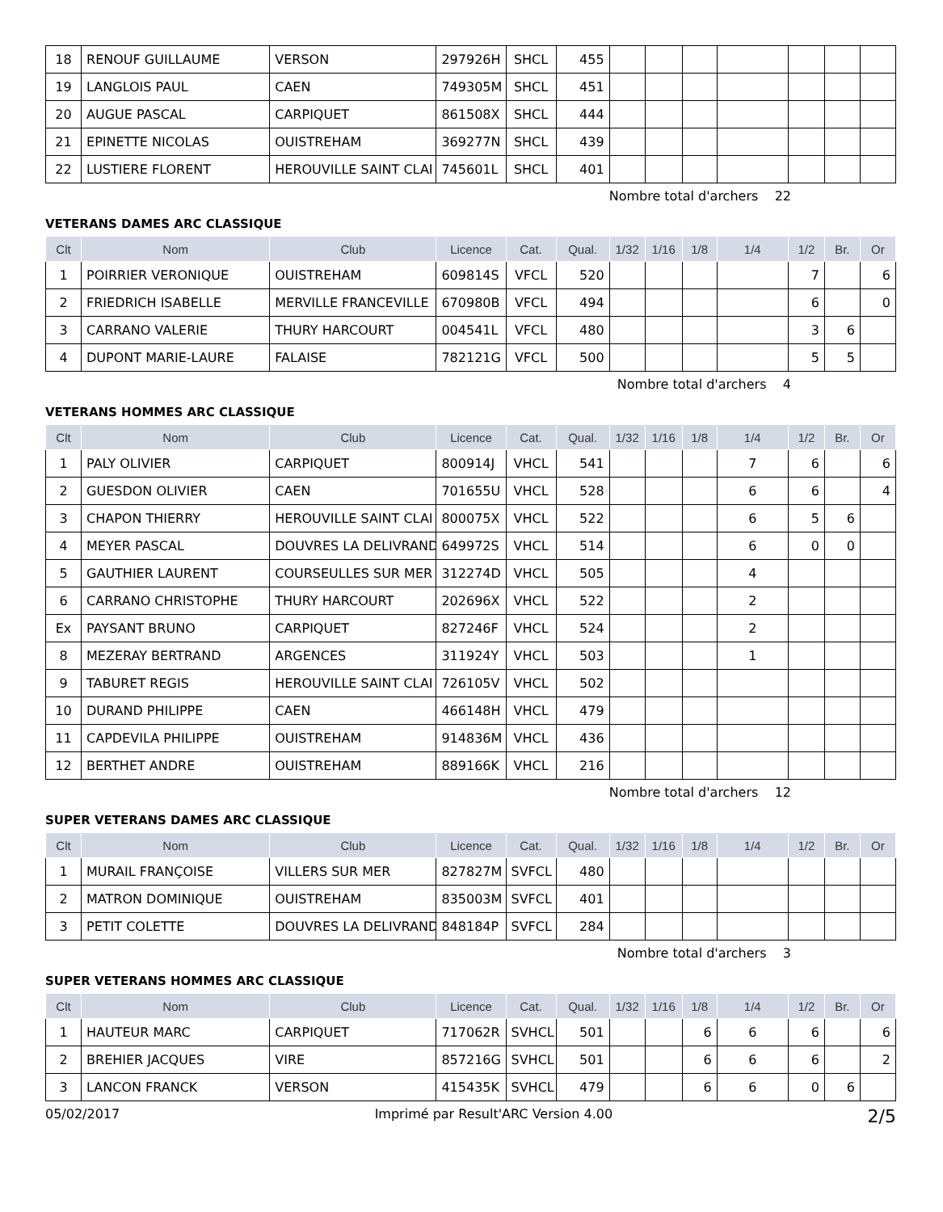| 18 | RENOUF GUILLAUME | VERSON | 297926H | SHCL | 455 | | | | | | | |
| 19 | LANGLOIS PAUL | CAEN | 749305M | SHCL | 451 | | | | | | | |
| 20 | AUGUE PASCAL | CARPIQUET | 861508X | SHCL | 444 | | | | | | | |
| 21 | EPINETTE NICOLAS | OUISTREHAM | 369277N | SHCL | 439 | | | | | | | |
| 22 | LUSTIERE FLORENT | HEROUVILLE SAINT CLAI | 745601L | SHCL | 401 | | | | | | | |
Nombre total d'archers 22
VETERANS DAMES ARC CLASSIQUE
| Clt | Nom | Club | Licence | Cat. | Qual. | 1/32 | 1/16 | 1/8 | 1/4 | 1/2 | Br. | Or |
| --- | --- | --- | --- | --- | --- | --- | --- | --- | --- | --- | --- | --- |
| 1 | POIRRIER VERONIQUE | OUISTREHAM | 609814S | VFCL | 520 | | | | | 7 | | 6 |
| 2 | FRIEDRICH ISABELLE | MERVILLE FRANCEVILLE | 670980B | VFCL | 494 | | | | | 6 | | 0 |
| 3 | CARRANO VALERIE | THURY HARCOURT | 004541L | VFCL | 480 | | | | | 3 | 6 | |
| 4 | DUPONT MARIE-LAURE | FALAISE | 782121G | VFCL | 500 | | | | | 5 | 5 | |
Nombre total d'archers 4
VETERANS HOMMES ARC CLASSIQUE
| Clt | Nom | Club | Licence | Cat. | Qual. | 1/32 | 1/16 | 1/8 | 1/4 | 1/2 | Br. | Or |
| --- | --- | --- | --- | --- | --- | --- | --- | --- | --- | --- | --- | --- |
| 1 | PALY OLIVIER | CARPIQUET | 800914J | VHCL | 541 | | | | 7 | 6 | | 6 |
| 2 | GUESDON OLIVIER | CAEN | 701655U | VHCL | 528 | | | | 6 | 6 | | 4 |
| 3 | CHAPON THIERRY | HEROUVILLE SAINT CLAI | 800075X | VHCL | 522 | | | | 6 | 5 | 6 | |
| 4 | MEYER PASCAL | DOUVRES LA DELIVRAND | 649972S | VHCL | 514 | | | | 6 | 0 | 0 | |
| 5 | GAUTHIER LAURENT | COURSEULLES SUR MER | 312274D | VHCL | 505 | | | | 4 | | | |
| 6 | CARRANO CHRISTOPHE | THURY HARCOURT | 202696X | VHCL | 522 | | | | 2 | | | |
| Ex | PAYSANT BRUNO | CARPIQUET | 827246F | VHCL | 524 | | | | 2 | | | |
| 8 | MEZERAY BERTRAND | ARGENCES | 311924Y | VHCL | 503 | | | | 1 | | | |
| 9 | TABURET REGIS | HEROUVILLE SAINT CLAI | 726105V | VHCL | 502 | | | | | | | |
| 10 | DURAND PHILIPPE | CAEN | 466148H | VHCL | 479 | | | | | | | |
| 11 | CAPDEVILA PHILIPPE | OUISTREHAM | 914836M | VHCL | 436 | | | | | | | |
| 12 | BERTHET ANDRE | OUISTREHAM | 889166K | VHCL | 216 | | | | | | | |
Nombre total d'archers 12
SUPER VETERANS DAMES ARC CLASSIQUE
| Clt | Nom | Club | Licence | Cat. | Qual. | 1/32 | 1/16 | 1/8 | 1/4 | 1/2 | Br. | Or |
| --- | --- | --- | --- | --- | --- | --- | --- | --- | --- | --- | --- | --- |
| 1 | MURAIL FRANÇOISE | VILLERS SUR MER | 827827M | SVFCL | 480 | | | | | | | |
| 2 | MATRON DOMINIQUE | OUISTREHAM | 835003M | SVFCL | 401 | | | | | | | |
| 3 | PETIT COLETTE | DOUVRES LA DELIVRAND | 848184P | SVFCL | 284 | | | | | | | |
Nombre total d'archers 3
SUPER VETERANS HOMMES ARC CLASSIQUE
| Clt | Nom | Club | Licence | Cat. | Qual. | 1/32 | 1/16 | 1/8 | 1/4 | 1/2 | Br. | Or |
| --- | --- | --- | --- | --- | --- | --- | --- | --- | --- | --- | --- | --- |
| 1 | HAUTEUR MARC | CARPIQUET | 717062R | SVHCL | 501 | | | 6 | 6 | 6 | | 6 |
| 2 | BREHIER JACQUES | VIRE | 857216G | SVHCL | 501 | | | 6 | 6 | 6 | | 2 |
| 3 | LANCON FRANCK | VERSON | 415435K | SVHCL | 479 | | | 6 | 6 | 0 | 6 | |
05/02/2017 Imprimé par Result'ARC Version 4.00 2/5